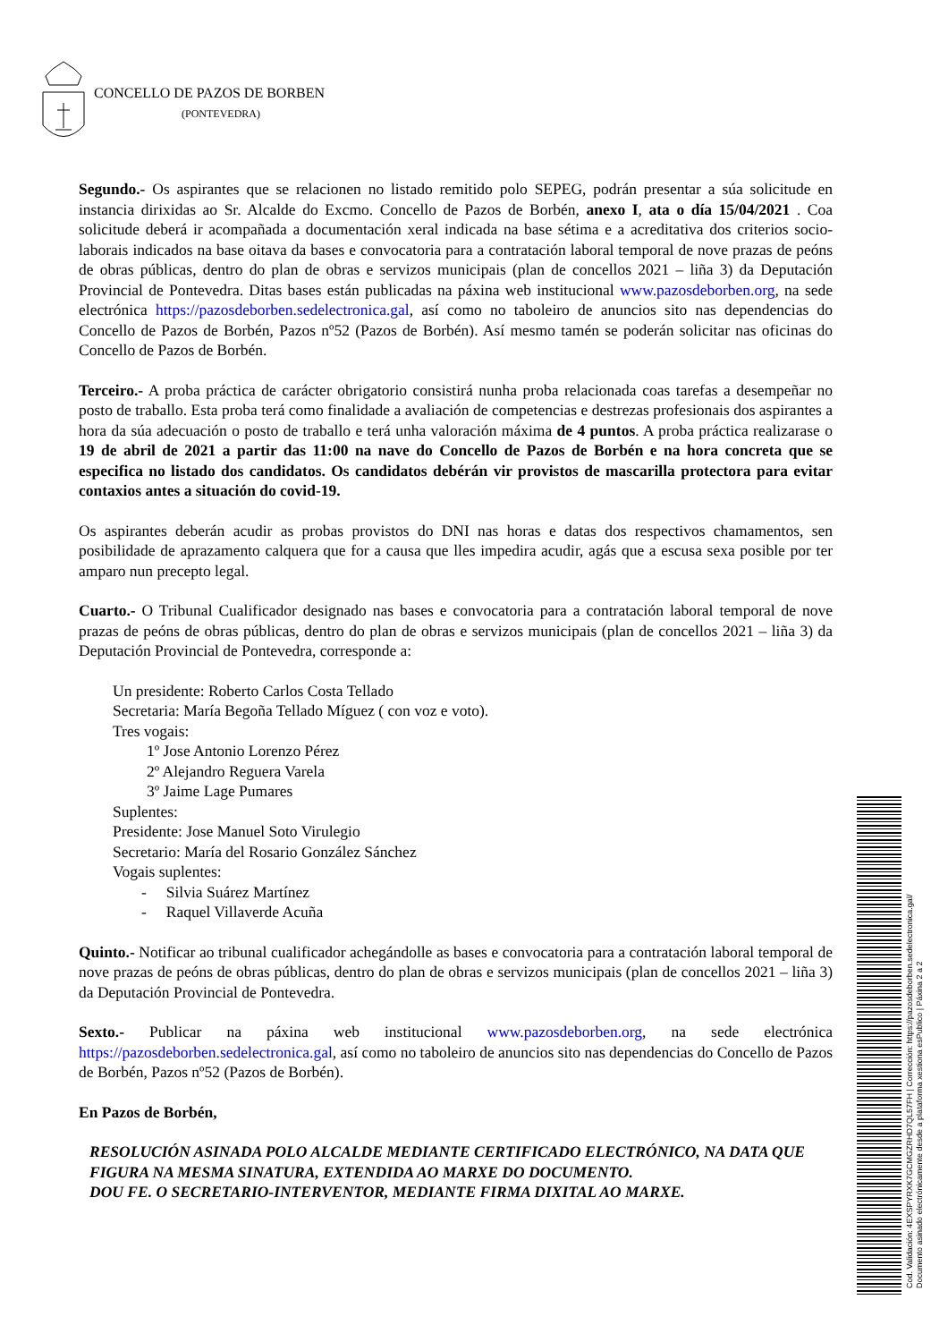CONCELLO DE PAZOS DE BORBEN
(PONTEVEDRA)
Segundo.- Os aspirantes que se relacionen no listado remitido polo SEPEG, podrán presentar a súa solicitude en instancia dirixidas ao Sr. Alcalde do Excmo. Concello de Pazos de Borbén, anexo I, ata o día 15/04/2021 . Coa solicitude deberá ir acompañada a documentación xeral indicada na base sétima e a acreditativa dos criterios socio-laborais indicados na base oitava da bases e convocatoria para a contratación laboral temporal de nove prazas de peóns de obras públicas, dentro do plan de obras e servizos municipais (plan de concellos 2021 – liña 3) da Deputación Provincial de Pontevedra. Ditas bases están publicadas na páxina web institucional www.pazosdeborben.org, na sede electrónica https://pazosdeborben.sedelectronica.gal, así como no taboleiro de anuncios sito nas dependencias do Concello de Pazos de Borbén, Pazos nº52 (Pazos de Borbén). Así mesmo tamén se poderán solicitar nas oficinas do Concello de Pazos de Borbén.
Terceiro.- A proba práctica de carácter obrigatorio consistirá nunha proba relacionada coas tarefas a desempeñar no posto de traballo. Esta proba terá como finalidade a avaliación de competencias e destrezas profesionais dos aspirantes a hora da súa adecuación o posto de traballo e terá unha valoración máxima de 4 puntos. A proba práctica realizarase o 19 de abril de 2021 a partir das 11:00 na nave do Concello de Pazos de Borbén e na hora concreta que se especifica no listado dos candidatos. Os candidatos debérán vir provistos de mascarilla protectora para evitar contaxios antes a situación do covid-19.
Os aspirantes deberán acudir as probas provistos do DNI nas horas e datas dos respectivos chamamentos, sen posibilidade de aprazamento calquera que for a causa que lles impedira acudir, agás que a escusa sexa posible por ter amparo nun precepto legal.
Cuarto.- O Tribunal Cualificador designado nas bases e convocatoria para a contratación laboral temporal de nove prazas de peóns de obras públicas, dentro do plan de obras e servizos municipais (plan de concellos 2021 – liña 3) da Deputación Provincial de Pontevedra, corresponde a:
Un presidente: Roberto Carlos Costa Tellado
Secretaria: María Begoña Tellado Míguez ( con voz e voto).
Tres vogais:
1º Jose Antonio Lorenzo Pérez
2º Alejandro Reguera Varela
3º Jaime Lage Pumares
Suplentes:
Presidente: Jose Manuel Soto Virulegio
Secretario: María del Rosario González Sánchez
Vogais suplentes:
- Silvia Suárez Martínez
- Raquel Villaverde Acuña
Quinto.- Notificar ao tribunal cualificador achegándolle as bases e convocatoria para a contratación laboral temporal de nove prazas de peóns de obras públicas, dentro do plan de obras e servizos municipais (plan de concellos 2021 – liña 3) da Deputación Provincial de Pontevedra.
Sexto.- Publicar na páxina web institucional www.pazosdeborben.org, na sede electrónica https://pazosdeborben.sedelectronica.gal, así como no taboleiro de anuncios sito nas dependencias do Concello de Pazos de Borbén, Pazos nº52 (Pazos de Borbén).
En Pazos de Borbén,
RESOLUCIÓN ASINADA POLO ALCALDE MEDIANTE CERTIFICADO ELECTRÓNICO, NA DATA QUE FIGURA NA MESMA SINATURA, EXTENDIDA AO MARXE DO DOCUMENTO.
DOU FE. O SECRETARIO-INTERVENTOR, MEDIANTE FIRMA DIXITAL AO MARXE.
Cod. Validación: 4EXSPYRXK7GCMGZRHD7QL57FH | Corrección: https://pazosdeborben.sedelectronica.gal/
Documento asinado electrónicamente desde a plataforma xestiona esPublico | Páxina 2 a 2